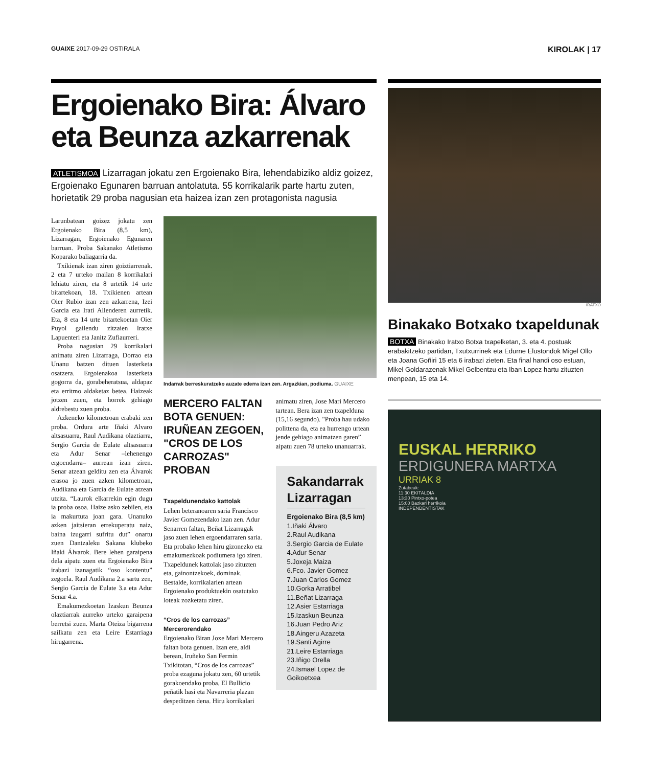GUAIXE 2017-09-29 OSTIRALA KIROLAK | 17
Ergoienako Bira: Álvaro eta Beunza azkarrenak
ATLETISMOA Lizarragan jokatu zen Ergoienako Bira, lehendabiziko aldiz goizez, Ergoienako Egunaren barruan antolatuta. 55 korrikalarik parte hartu zuten, horietatik 29 proba nagusian eta haizea izan zen protagonista nagusia
Larunbatean goizez jokatu zen Ergoienako Bira (8,5 km), Lizarragan, Ergoienako Egunaren barruan. Proba Sakanako Atletismo Koparako baliagarria da.
Txikienak izan ziren goiztiarrenak. 2 eta 7 urteko mailan 8 korrikalari lehiatu ziren, eta 8 urtetik 14 urte bitartekoan, 18. Txikienen artean Oier Rubio izan zen azkarrena, Izei Garcia eta Irati Allenderen aurretik. Eta, 8 eta 14 urte bitartekoetan Oier Puyol gailendu zitzaien Iratxe Lapuenteri eta Janitz Zufiaurreri.
Proba nagusian 29 korrikalari animatu ziren Lizarraga, Dorrao eta Unanu batzen dituen lasterketa osatzera. Ergoienakoa lasterketa gogorra da, gorabeheratsua, aldapaz eta erritmo aldaketaz betea. Haizeak jotzen zuen, eta horrek gehiago aldrebestu zuen proba.
Azkeneko kilometroan erabaki zen proba. Ordura arte Iñaki Alvaro altsasuarra, Raul Audikana olaztiarra, Sergio Garcia de Eulate altsasuarra eta Adur Senar –lehenengo ergoendarra– aurrean izan ziren. Senar atzean gelditu zen eta Álvarok erasoa jo zuen azken kilometroan, Audikana eta Garcia de Eulate atzean utzita. “Laurok elkarrekin egin dugu ia proba osoa. Haize asko zebilen, eta ia makurtuta joan gara. Unanuko azken jaitsieran errekuperatu naiz, baina izugarri sufritu dut” onartu zuen Dantzaleku Sakana klubeko Iñaki Álvarok. Bere lehen garaipena dela aipatu zuen eta Ergoienako Bira irabazi izanagatik “oso kontentu” zegoela. Raul Audikana 2.a sartu zen, Sergio Garcia de Eulate 3.a eta Adur Senar 4.a.
Emakumezkoetan Izaskun Beunza olaztiarrak aurreko urteko garaipena berretsi zuen. Marta Oteiza bigarrena sailkatu zen eta Leire Estarriaga hirugarrena.
Indarrak berreskuratzeko auzate ederra izan zen. Argazkian, podiuma. GUAIXE
MERCERO FALTAN BOTA GENUEN: IRUÑEAN ZEGOEN, "CROS DE LOS CARROZAS" PROBAN
Txapeldunendako kattolak
Lehen beteranoaren saria Francisco Javier Gomezendako izan zen. Adur Senarren faltan, Beñat Lizarragak jaso zuen lehen ergoendarraren saria. Eta probako lehen hiru gizonezko eta emakumezkoak podiumera igo ziren. Txapeldunek kattolak jaso zituzten eta, gainontzekoek, dominak. Bestalde, korrikalarien artean Ergoienako produktuekin osatutako loteak zozketatu ziren.
“Cros de los carrozas” Mercerorendako
Ergoienako Biran Joxe Mari Mercero faltan bota genuen. Izan ere, aldi berean, Iruñeko San Fermin Txikitotan, “Cros de los carrozas” proba ezaguna jokatu zen, 60 urtetik gorakoendako proba, El Bullicio peñatik hasi eta Navarreria plazan despeditzen dena. Hiru korrikalari
animatu ziren, Jose Mari Mercero tartean. Bera izan zen txapelduna (15,16 segundo). "Proba hau udako polittena da, eta ea hurrengo urtean jende gehiago animatzen garen” aipatu zuen 78 urteko unanuarrak.
Sakandarrak Lizarragan
Ergoienako Bira (8,5 km)
1.Iñaki Álvaro
2.Raul Audikana
3.Sergio Garcia de Eulate
4.Adur Senar
5.Joxeja Maiza
6.Fco. Javier Gomez
7.Juan Carlos Gomez
10.Gorka Arratibel
11.Beñat Lizarraga
12.Asier Estarriaga
15.Izaskun Beunza
16.Juan Pedro Ariz
18.Aingeru Azazeta
19.Santi Agirre
21.Leire Estarriaga
23.Iñigo Orella
24.Ismael Lopez de Goikoetxea
IRATXO
Binakako Botxako txapeldunak
BOTXA Binakako Iratxo Botxa txapelketan, 3. eta 4. postuak erabakitzeko partidan, Txutxurrinek eta Edurne Elustondok Migel Ollo eta Joana Goñiri 15 eta 6 irabazi zieten. Eta final handi oso estuan, Mikel Goldarazenak Mikel Gelbentzu eta Iban Lopez hartu zituzten menpean, 15 eta 14.
EUSKAL HERRIKO
ERDIGUNERA MARTXA
URRIAK 8
Zutabeak:
11:30 EKITALDIA
13:30 Pintxo-potea
15:00 Bazkari herrikoia
INDEPENDENTISTAK